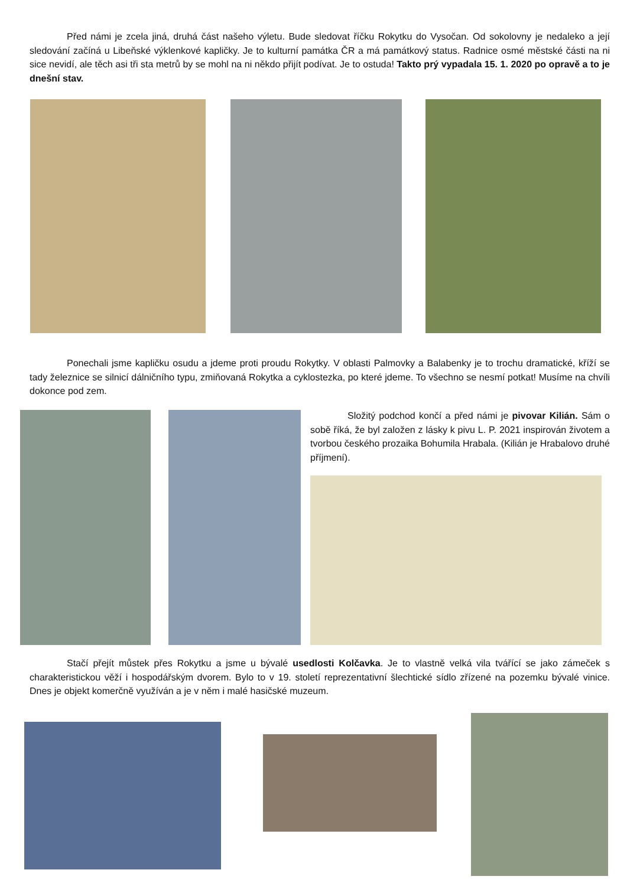Před námi je zcela jiná, druhá část našeho výletu. Bude sledovat říčku Rokytku do Vysočan. Od sokolovny je nedaleko a její sledování začíná u Libeňské výklenkové kapličky. Je to kulturní památka ČR a má památkový status. Radnice osmé městské části na ni sice nevidí, ale těch asi tři sta metrů by se mohl na ni někdo přijít podívat. Je to ostuda! Takto prý vypadala 15. 1. 2020 po opravě a to je dnešní stav.
Ponechali jsme kapličku osudu a jdeme proti proudu Rokytky. V oblasti Palmovky a Balabenky je to trochu dramatické, kříží se tady železnice se silnicí dálničního typu, zmiňovaná Rokytka a cyklostezka, po které jdeme. To všechno se nesmí potkat! Musíme na chvíli dokonce pod zem.
Složitý podchod končí a před námi je pivovar Kilián. Sám o sobě říká, že byl založen z lásky k pivu L. P. 2021 inspirován životem a tvorbou českého prozaika Bohumila Hrabala. (Kilián je Hrabalovo druhé příjmení).
Stačí přejít můstek přes Rokytku a jsme u bývalé usedlosti Kolčavka. Je to vlastně velká vila tvářící se jako zámeček s charakteristickou věží i hospodářským dvorem. Bylo to v 19. století reprezentativní šlechtické sídlo zřízené na pozemku bývalé vinice. Dnes je objekt komerčně využíván a je v něm i malé hasičské muzeum.